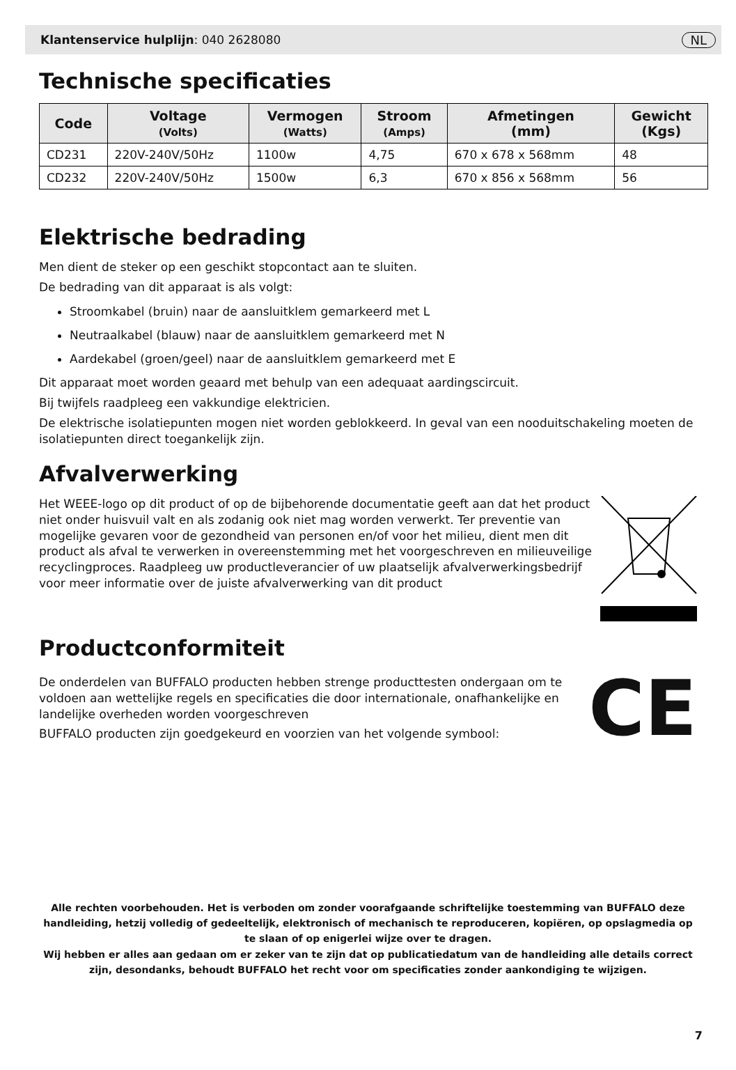Klantenservice hulplijn: 040 2628080 NL
Technische specificaties
| Code | Voltage (Volts) | Vermogen (Watts) | Stroom (Amps) | Afmetingen (mm) | Gewicht (Kgs) |
| --- | --- | --- | --- | --- | --- |
| CD231 | 220V-240V/50Hz | 1100w | 4,75 | 670 x 678 x 568mm | 48 |
| CD232 | 220V-240V/50Hz | 1500w | 6,3 | 670 x 856 x 568mm | 56 |
Elektrische bedrading
Men dient de steker op een geschikt stopcontact aan te sluiten.
De bedrading van dit apparaat is als volgt:
Stroomkabel (bruin) naar de aansluitklem gemarkeerd met L
Neutraalkabel (blauw) naar de aansluitklem gemarkeerd met N
Aardekabel (groen/geel) naar de aansluitklem gemarkeerd met E
Dit apparaat moet worden geaard met behulp van een adequaat aardingscircuit.
Bij twijfels raadpleeg een vakkundige elektricien.
De elektrische isolatiepunten mogen niet worden geblokkeerd. In geval van een nooduitschakeling moeten de isolatiepunten direct toegankelijk zijn.
Afvalverwerking
Het WEEE-logo op dit product of op de bijbehorende documentatie geeft aan dat het product niet onder huisvuil valt en als zodanig ook niet mag worden verwerkt. Ter preventie van mogelijke gevaren voor de gezondheid van personen en/of voor het milieu, dient men dit product als afval te verwerken in overeenstemming met het voorgeschreven en milieuveilige recyclingproces. Raadpleeg uw productleverancier of uw plaatselijk afvalverwerkingsbedrijf voor meer informatie over de juiste afvalverwerking van dit product
Productconformiteit
De onderdelen van BUFFALO producten hebben strenge producttesten ondergaan om te voldoen aan wettelijke regels en specificaties die door internationale, onafhankelijke en landelijke overheden worden voorgeschreven
BUFFALO producten zijn goedgekeurd en voorzien van het volgende symbool:
CE
Alle rechten voorbehouden. Het is verboden om zonder voorafgaande schriftelijke toestemming van BUFFALO deze handleiding, hetzij volledig of gedeeltelijk, elektronisch of mechanisch te reproduceren, kopiëren, op opslagmedia op te slaan of op enigerlei wijze over te dragen.
Wij hebben er alles aan gedaan om er zeker van te zijn dat op publicatiedatum van de handleiding alle details correct zijn, desondanks, behoudt BUFFALO het recht voor om specificaties zonder aankondiging te wijzigen.
7